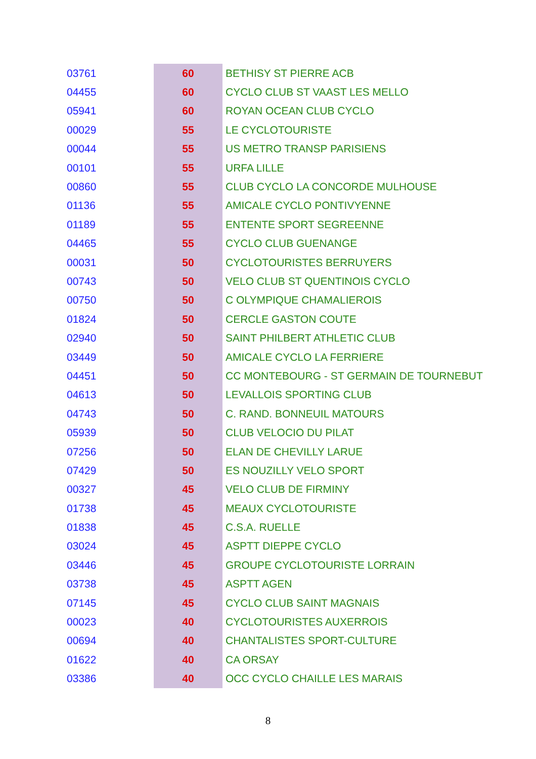| 03761 | 60 | BETHISY ST PIERRE ACB |
| 04455 | 60 | CYCLO CLUB ST VAAST LES MELLO |
| 05941 | 60 | ROYAN OCEAN CLUB CYCLO |
| 00029 | 55 | LE CYCLOTOURISTE |
| 00044 | 55 | US METRO TRANSP PARISIENS |
| 00101 | 55 | URFA LILLE |
| 00860 | 55 | CLUB CYCLO LA CONCORDE MULHOUSE |
| 01136 | 55 | AMICALE CYCLO PONTIVYENNE |
| 01189 | 55 | ENTENTE SPORT SEGREENNE |
| 04465 | 55 | CYCLO CLUB GUENANGE |
| 00031 | 50 | CYCLOTOURISTES BERRUYERS |
| 00743 | 50 | VELO CLUB ST QUENTINOIS CYCLO |
| 00750 | 50 | C OLYMPIQUE CHAMALIEROIS |
| 01824 | 50 | CERCLE GASTON COUTE |
| 02940 | 50 | SAINT PHILBERT ATHLETIC CLUB |
| 03449 | 50 | AMICALE CYCLO LA FERRIERE |
| 04451 | 50 | CC MONTEBOURG - ST GERMAIN DE TOURNEBUT |
| 04613 | 50 | LEVALLOIS SPORTING CLUB |
| 04743 | 50 | C. RAND. BONNEUIL MATOURS |
| 05939 | 50 | CLUB VELOCIO DU PILAT |
| 07256 | 50 | ELAN DE CHEVILLY LARUE |
| 07429 | 50 | ES NOUZILLY VELO SPORT |
| 00327 | 45 | VELO CLUB DE FIRMINY |
| 01738 | 45 | MEAUX CYCLOTOURISTE |
| 01838 | 45 | C.S.A. RUELLE |
| 03024 | 45 | ASPTT DIEPPE CYCLO |
| 03446 | 45 | GROUPE CYCLOTOURISTE LORRAIN |
| 03738 | 45 | ASPTT AGEN |
| 07145 | 45 | CYCLO CLUB SAINT MAGNAIS |
| 00023 | 40 | CYCLOTOURISTES AUXERROIS |
| 00694 | 40 | CHANTALISTES SPORT-CULTURE |
| 01622 | 40 | CA ORSAY |
| 03386 | 40 | OCC CYCLO CHAILLE LES MARAIS |
8